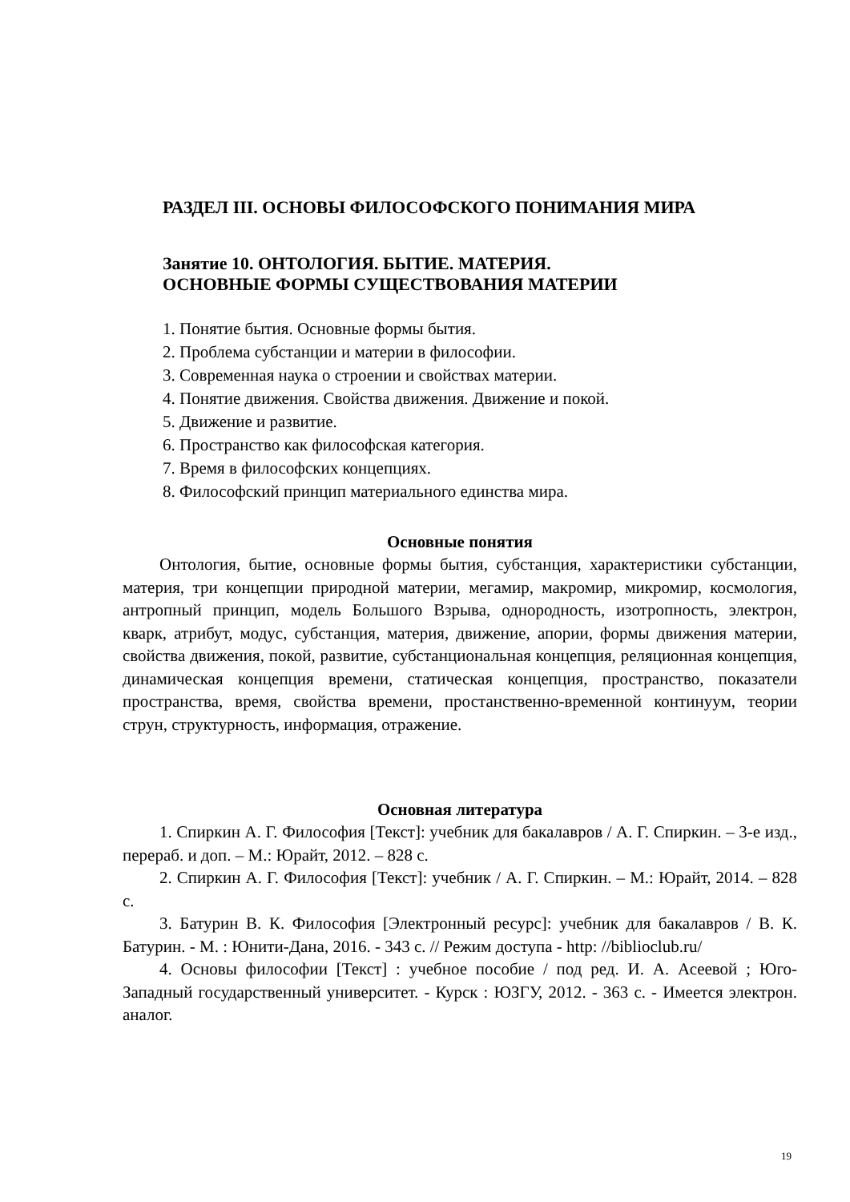РАЗДЕЛ III. ОСНОВЫ ФИЛОСОФСКОГО ПОНИМАНИЯ МИРА
Занятие 10. ОНТОЛОГИЯ. БЫТИЕ. МАТЕРИЯ.
ОСНОВНЫЕ ФОРМЫ СУЩЕСТВОВАНИЯ МАТЕРИИ
1. Понятие бытия. Основные формы бытия.
2. Проблема субстанции и материи в философии.
3. Современная наука о строении и свойствах материи.
4. Понятие движения. Свойства движения. Движение и покой.
5. Движение и развитие.
6. Пространство как философская категория.
7. Время в философских концепциях.
8. Философский принцип материального единства мира.
Основные понятия
Онтология, бытие, основные формы бытия, субстанция, характеристики субстанции, материя, три концепции природной материи, мегамир, макромир, микромир, космология, антропный принцип, модель Большого Взрыва, однородность, изотропность, электрон, кварк, атрибут, модус, субстанция, материя, движение, апории, формы движения материи, свойства движения, покой, развитие, субстанциональная концепция, реляционная концепция, динамическая концепция времени, статическая концепция, пространство, показатели пространства, время, свойства времени, простанственно-временной континуум, теории струн, структурность, информация, отражение.
Основная литература
1. Спиркин А. Г. Философия [Текст]: учебник для бакалавров / А. Г. Спиркин. – 3-е изд., перераб. и доп. – М.: Юрайт, 2012. – 828 с.
2. Спиркин А. Г. Философия [Текст]: учебник / А. Г. Спиркин. – М.: Юрайт, 2014. – 828 с.
3. Батурин В. К. Философия [Электронный ресурс]: учебник для бакалавров / В. К. Батурин. - М. : Юнити-Дана, 2016. - 343 с. // Режим доступа - http: //biblioclub.ru/
4. Основы философии [Текст] : учебное пособие / под ред. И. А. Асеевой ; Юго-Западный государственный университет. - Курск : ЮЗГУ, 2012. - 363 с. - Имеется электрон. аналог.
19